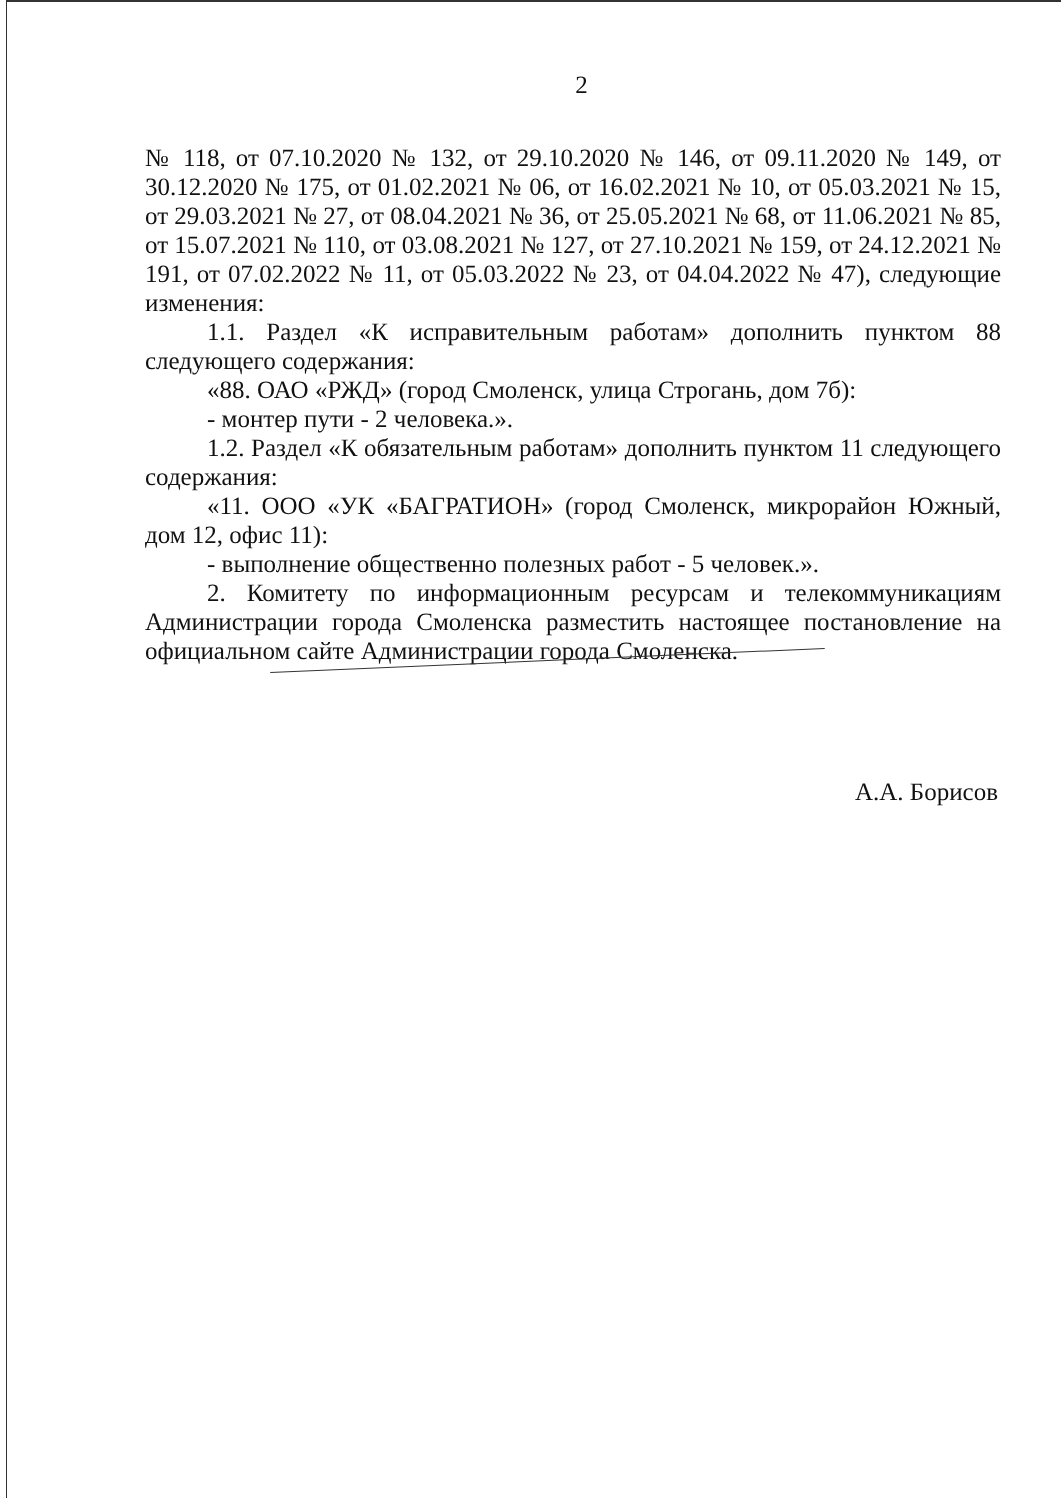2
№ 118, от 07.10.2020 № 132, от 29.10.2020 № 146, от 09.11.2020 № 149, от 30.12.2020 № 175, от 01.02.2021 № 06, от 16.02.2021 № 10, от 05.03.2021 № 15, от 29.03.2021 № 27, от 08.04.2021 № 36, от 25.05.2021 № 68, от 11.06.2021 № 85, от 15.07.2021 № 110, от 03.08.2021 № 127, от 27.10.2021 № 159, от 24.12.2021 № 191, от 07.02.2022 № 11, от 05.03.2022 № 23, от 04.04.2022 № 47), следующие изменения:
1.1. Раздел «К исправительным работам» дополнить пунктом 88 следующего содержания:
«88. ОАО «РЖД» (город Смоленск, улица Строгань, дом 7б):
- монтер пути - 2 человека.».
1.2. Раздел «К обязательным работам» дополнить пунктом 11 следующего содержания:
«11. ООО «УК «БАГРАТИОН» (город Смоленск, микрорайон Южный, дом 12, офис 11):
- выполнение общественно полезных работ - 5 человек.».
2. Комитету по информационным ресурсам и телекоммуникациям Администрации города Смоленска разместить настоящее постановление на официальном сайте Администрации города Смоленска.
А.А. Борисов